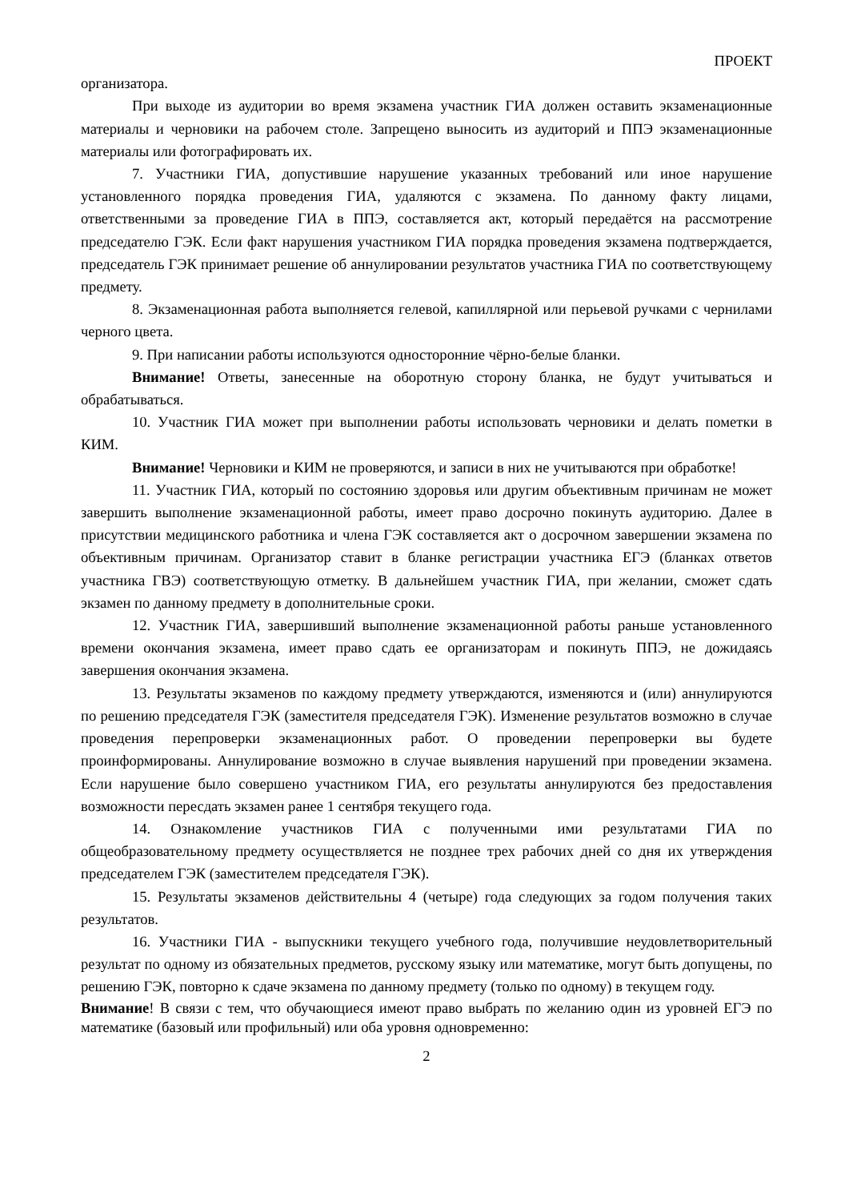ПРОЕКТ
организатора.
При выходе из аудитории во время экзамена участник ГИА должен оставить экзаменационные материалы и черновики на рабочем столе. Запрещено выносить из аудиторий и ППЭ экзаменационные материалы или фотографировать их.
7. Участники ГИА, допустившие нарушение указанных требований или иное нарушение установленного порядка проведения ГИА, удаляются с экзамена. По данному факту лицами, ответственными за проведение ГИА в ППЭ, составляется акт, который передаётся на рассмотрение председателю ГЭК. Если факт нарушения участником ГИА порядка проведения экзамена подтверждается, председатель ГЭК принимает решение об аннулировании результатов участника ГИА по соответствующему предмету.
8. Экзаменационная работа выполняется гелевой, капиллярной или перьевой ручками с чернилами черного цвета.
9. При написании работы используются односторонние чёрно-белые бланки.
Внимание! Ответы, занесенные на оборотную сторону бланка, не будут учитываться и обрабатываться.
10. Участник ГИА может при выполнении работы использовать черновики и делать пометки в КИМ.
Внимание! Черновики и КИМ не проверяются, и записи в них не учитываются при обработке!
11. Участник ГИА, который по состоянию здоровья или другим объективным причинам не может завершить выполнение экзаменационной работы, имеет право досрочно покинуть аудиторию. Далее в присутствии медицинского работника и члена ГЭК составляется акт о досрочном завершении экзамена по объективным причинам. Организатор ставит в бланке регистрации участника ЕГЭ (бланках ответов участника ГВЭ) соответствующую отметку. В дальнейшем участник ГИА, при желании, сможет сдать экзамен по данному предмету в дополнительные сроки.
12. Участник ГИА, завершивший выполнение экзаменационной работы раньше установленного времени окончания экзамена, имеет право сдать ее организаторам и покинуть ППЭ, не дожидаясь завершения окончания экзамена.
13. Результаты экзаменов по каждому предмету утверждаются, изменяются и (или) аннулируются по решению председателя ГЭК (заместителя председателя ГЭК). Изменение результатов возможно в случае проведения перепроверки экзаменационных работ. О проведении перепроверки вы будете проинформированы. Аннулирование возможно в случае выявления нарушений при проведении экзамена. Если нарушение было совершено участником ГИА, его результаты аннулируются без предоставления возможности пересдать экзамен ранее 1 сентября текущего года.
14. Ознакомление участников ГИА с полученными ими результатами ГИА по общеобразовательному предмету осуществляется не позднее трех рабочих дней со дня их утверждения председателем ГЭК (заместителем председателя ГЭК).
15. Результаты экзаменов действительны 4 (четыре) года следующих за годом получения таких результатов.
16. Участники ГИА - выпускники текущего учебного года, получившие неудовлетворительный результат по одному из обязательных предметов, русскому языку или математике, могут быть допущены, по решению ГЭК, повторно к сдаче экзамена по данному предмету (только по одному) в текущем году.
Внимание! В связи с тем, что обучающиеся имеют право выбрать по желанию один из уровней ЕГЭ по математике (базовый или профильный) или оба уровня одновременно:
2